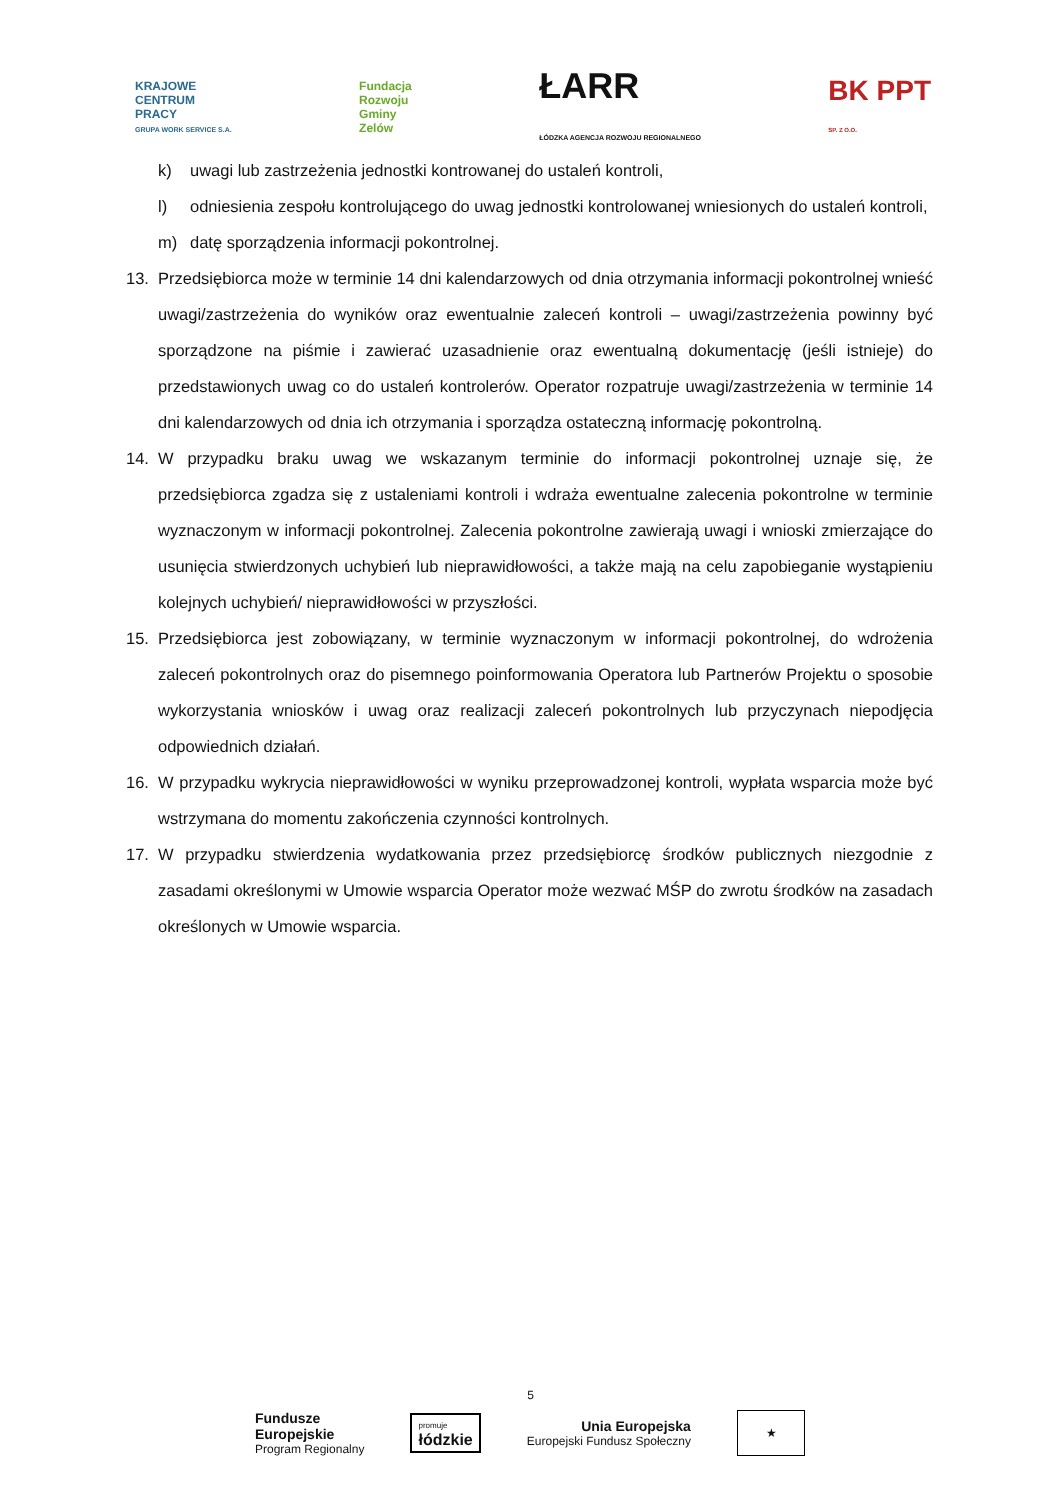KRAJOWE
CENTRUM
PRACY
GRUPA WORK SERVICE S.A.
Fundacja
Rozwoju
Gminy
Zelów
ŁARR
ŁÓDZKA AGENCJA ROZWOJU REGIONALNEGO
BK PPT
SP. Z O.O.
k) uwagi lub zastrzeżenia jednostki kontrowanej do ustaleń kontroli,
l) odniesienia zespołu kontrolującego do uwag jednostki kontrolowanej wniesionych do ustaleń kontroli,
m) datę sporządzenia informacji pokontrolnej.
13. Przedsiębiorca może w terminie 14 dni kalendarzowych od dnia otrzymania informacji pokontrolnej wnieść uwagi/zastrzeżenia do wyników oraz ewentualnie zaleceń kontroli – uwagi/zastrzeżenia powinny być sporządzone na piśmie i zawierać uzasadnienie oraz ewentualną dokumentację (jeśli istnieje) do przedstawionych uwag co do ustaleń kontrolerów. Operator rozpatruje uwagi/zastrzeżenia w terminie 14 dni kalendarzowych od dnia ich otrzymania i sporządza ostateczną informację pokontrolną.
14. W przypadku braku uwag we wskazanym terminie do informacji pokontrolnej uznaje się, że przedsiębiorca zgadza się z ustaleniami kontroli i wdraża ewentualne zalecenia pokontrolne w terminie wyznaczonym w informacji pokontrolnej. Zalecenia pokontrolne zawierają uwagi i wnioski zmierzające do usunięcia stwierdzonych uchybień lub nieprawidłowości, a także mają na celu zapobieganie wystąpieniu kolejnych uchybień/ nieprawidłowości w przyszłości.
15. Przedsiębiorca jest zobowiązany, w terminie wyznaczonym w informacji pokontrolnej, do wdrożenia zaleceń pokontrolnych oraz do pisemnego poinformowania Operatora lub Partnerów Projektu o sposobie wykorzystania wniosków i uwag oraz realizacji zaleceń pokontrolnych lub przyczynach niepodjęcia odpowiednich działań.
16. W przypadku wykrycia nieprawidłowości w wyniku przeprowadzonej kontroli, wypłata wsparcia może być wstrzymana do momentu zakończenia czynności kontrolnych.
17. W przypadku stwierdzenia wydatkowania przez przedsiębiorcę środków publicznych niezgodnie z zasadami określonymi w Umowie wsparcia Operator może wezwać MŚP do zwrotu środków na zasadach określonych w Umowie wsparcia.
5
Fundusze
Europejskie
Program Regionalny
promuje
łódzkie
Unia Europejska
Europejski Fundusz Społeczny
★